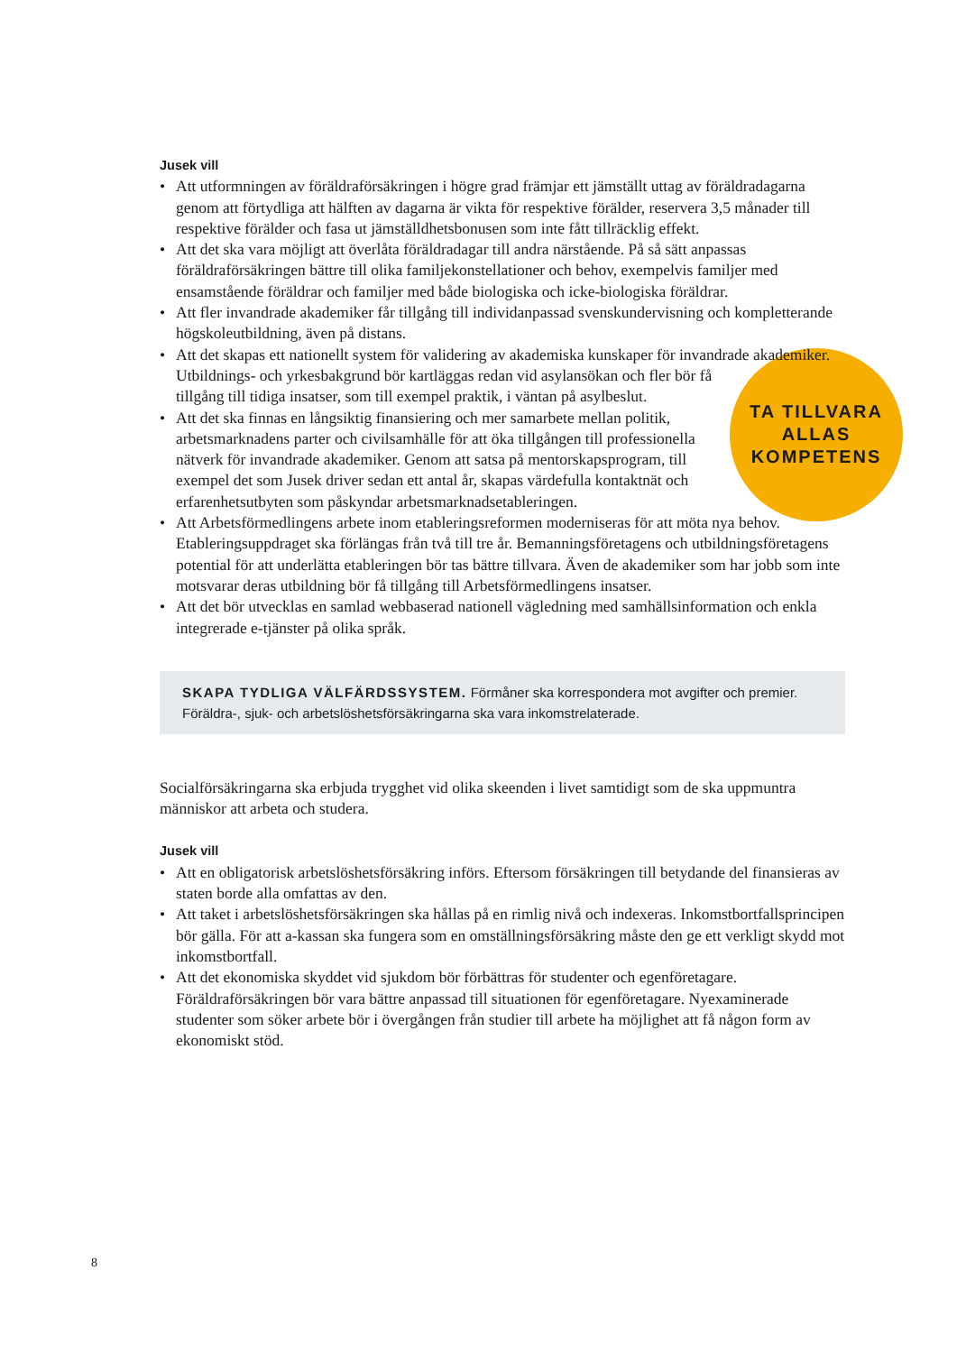Jusek vill
• Att utformningen av föräldraförsäkringen i högre grad främjar ett jämställt uttag av föräldradagarna genom att förtydliga att hälften av dagarna är vikta för respektive förälder, reservera 3,5 månader till respektive förälder och fasa ut jämställdhetsbonusen som inte fått tillräcklig effekt.
• Att det ska vara möjligt att överlåta föräldradagar till andra närstående. På så sätt anpassas föräldraförsäkringen bättre till olika familjekonstellationer och behov, exempelvis familjer med ensamstående föräldrar och familjer med både biologiska och icke-biologiska föräldrar.
• Att fler invandrade akademiker får tillgång till individanpassad svenskundervisning och kompletterande högskoleutbildning, även på distans.
TA TILLVARA
ALLAS
KOMPETENS
• Att det skapas ett nationellt system för validering av akademiska kunskaper för invandrade akademiker. Utbildnings- och yrkesbakgrund bör kartläggas redan vid asylansökan och fler bör få tillgång till tidiga insatser, som till exempel praktik, i väntan på asylbeslut.
• Att det ska finnas en långsiktig finansiering och mer samarbete mellan politik, arbetsmarknadens parter och civilsamhälle för att öka tillgången till professionella nätverk för invandrade akademiker. Genom att satsa på mentorskapsprogram, till exempel det som Jusek driver sedan ett antal år, skapas värdefulla kontaktnät och erfarenhetsutbyten som påskyndar arbetsmarknadsetableringen.
• Att Arbetsförmedlingens arbete inom etableringsreformen moderniseras för att möta nya behov. Etableringsuppdraget ska förlängas från två till tre år. Bemanningsföretagens och utbildningsföretagens potential för att underlätta etableringen bör tas bättre tillvara. Även de akademiker som har jobb som inte motsvarar deras utbildning bör få tillgång till Arbetsförmedlingens insatser.
• Att det bör utvecklas en samlad webbaserad nationell vägledning med samhällsinformation och enkla integrerade e-tjänster på olika språk.
SKAPA TYDLIGA VÄLFÄRDSSYSTEM. Förmåner ska korrespondera mot avgifter och premier. Föräldra-, sjuk- och arbetslöshetsförsäkringarna ska vara inkomstrelaterade.
Socialförsäkringarna ska erbjuda trygghet vid olika skeenden i livet samtidigt som de ska uppmuntra människor att arbeta och studera.
Jusek vill
• Att en obligatorisk arbetslöshetsförsäkring införs. Eftersom försäkringen till betydande del finansieras av staten borde alla omfattas av den.
• Att taket i arbetslöshetsförsäkringen ska hållas på en rimlig nivå och indexeras. Inkomstbortfallsprincipen bör gälla. För att a-kassan ska fungera som en omställningsförsäkring måste den ge ett verkligt skydd mot inkomstbortfall.
• Att det ekonomiska skyddet vid sjukdom bör förbättras för studenter och egenföretagare. Föräldraförsäkringen bör vara bättre anpassad till situationen för egenföretagare. Nyexaminerade studenter som söker arbete bör i övergången från studier till arbete ha möjlighet att få någon form av ekonomiskt stöd.
8